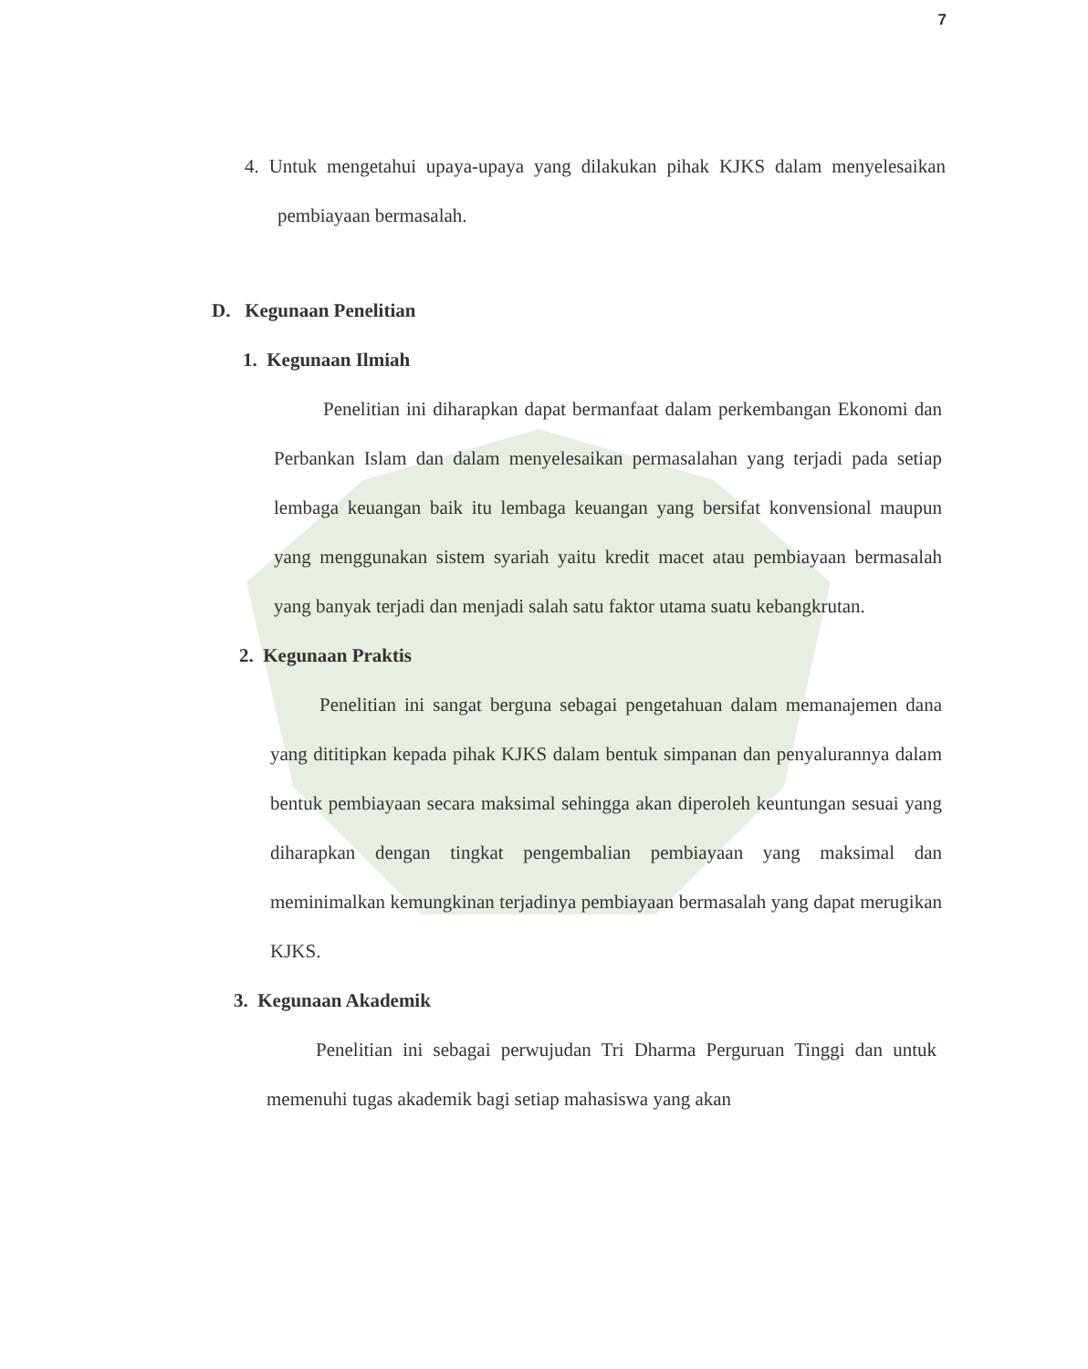7
4. Untuk mengetahui upaya-upaya yang dilakukan pihak KJKS dalam menyelesaikan pembiayaan bermasalah.
D. Kegunaan Penelitian
1. Kegunaan Ilmiah
Penelitian ini diharapkan dapat bermanfaat dalam perkembangan Ekonomi dan Perbankan Islam dan dalam menyelesaikan permasalahan yang terjadi pada setiap lembaga keuangan baik itu lembaga keuangan yang bersifat konvensional maupun yang menggunakan sistem syariah yaitu kredit macet atau pembiayaan bermasalah yang banyak terjadi dan menjadi salah satu faktor utama suatu kebangkrutan.
2. Kegunaan Praktis
Penelitian ini sangat berguna sebagai pengetahuan dalam memanajemen dana yang dititipkan kepada pihak KJKS dalam bentuk simpanan dan penyalurannya dalam bentuk pembiayaan secara maksimal sehingga akan diperoleh keuntungan sesuai yang diharapkan dengan tingkat pengembalian pembiayaan yang maksimal dan meminimalkan kemungkinan terjadinya pembiayaan bermasalah yang dapat merugikan KJKS.
3. Kegunaan Akademik
Penelitian ini sebagai perwujudan Tri Dharma Perguruan Tinggi dan untuk memenuhi tugas akademik bagi setiap mahasiswa yang akan